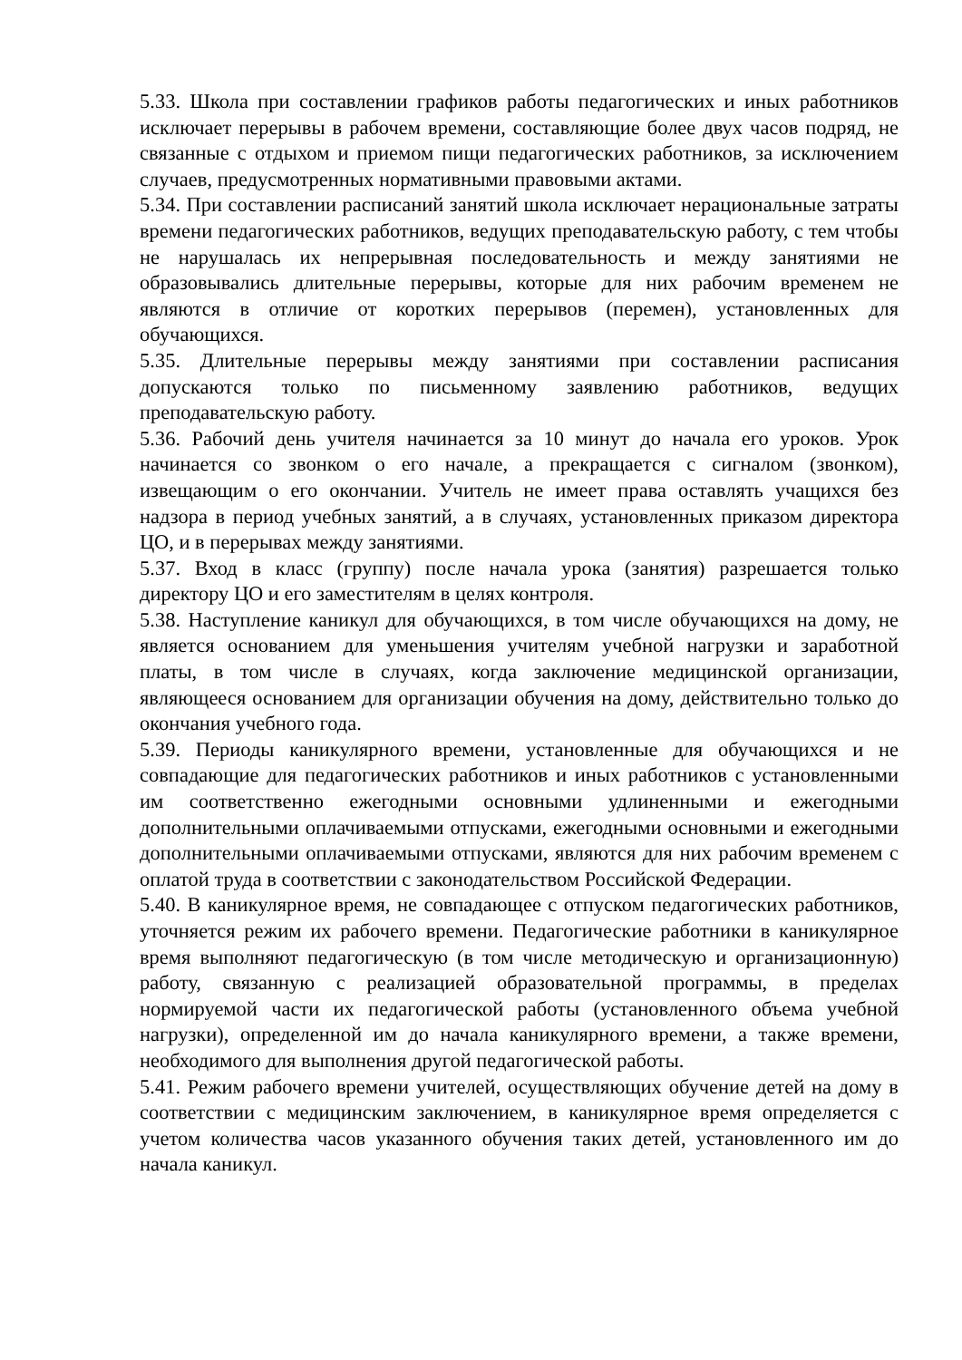5.33. Школа при составлении графиков работы педагогических и иных работников исключает перерывы в рабочем времени, составляющие более двух часов подряд, не связанные с отдыхом и приемом пищи педагогических работников, за исключением случаев, предусмотренных нормативными правовыми актами.
5.34. При составлении расписаний занятий школа исключает нерациональные затраты времени педагогических работников, ведущих преподавательскую работу, с тем чтобы не нарушалась их непрерывная последовательность и между занятиями не образовывались длительные перерывы, которые для них рабочим временем не являются в отличие от коротких перерывов (перемен), установленных для обучающихся.
5.35. Длительные перерывы между занятиями при составлении расписания допускаются только по письменному заявлению работников, ведущих преподавательскую работу.
5.36. Рабочий день учителя начинается за 10 минут до начала его уроков. Урок начинается со звонком о его начале, а прекращается с сигналом (звонком), извещающим о его окончании. Учитель не имеет права оставлять учащихся без надзора в период учебных занятий, а в случаях, установленных приказом директора ЦО, и в перерывах между занятиями.
5.37. Вход в класс (группу) после начала урока (занятия) разрешается только директору ЦО и его заместителям в целях контроля.
5.38. Наступление каникул для обучающихся, в том числе обучающихся на дому, не является основанием для уменьшения учителям учебной нагрузки и заработной платы, в том числе в случаях, когда заключение медицинской организации, являющееся основанием для организации обучения на дому, действительно только до окончания учебного года.
5.39. Периоды каникулярного времени, установленные для обучающихся и не совпадающие для педагогических работников и иных работников с установленными им соответственно ежегодными основными удлиненными и ежегодными дополнительными оплачиваемыми отпусками, ежегодными основными и ежегодными дополнительными оплачиваемыми отпусками, являются для них рабочим временем с оплатой труда в соответствии с законодательством Российской Федерации.
5.40. В каникулярное время, не совпадающее с отпуском педагогических работников, уточняется режим их рабочего времени. Педагогические работники в каникулярное время выполняют педагогическую (в том числе методическую и организационную) работу, связанную с реализацией образовательной программы, в пределах нормируемой части их педагогической работы (установленного объема учебной нагрузки), определенной им до начала каникулярного времени, а также времени, необходимого для выполнения другой педагогической работы.
5.41. Режим рабочего времени учителей, осуществляющих обучение детей на дому в соответствии с медицинским заключением, в каникулярное время определяется с учетом количества часов указанного обучения таких детей, установленного им до начала каникул.